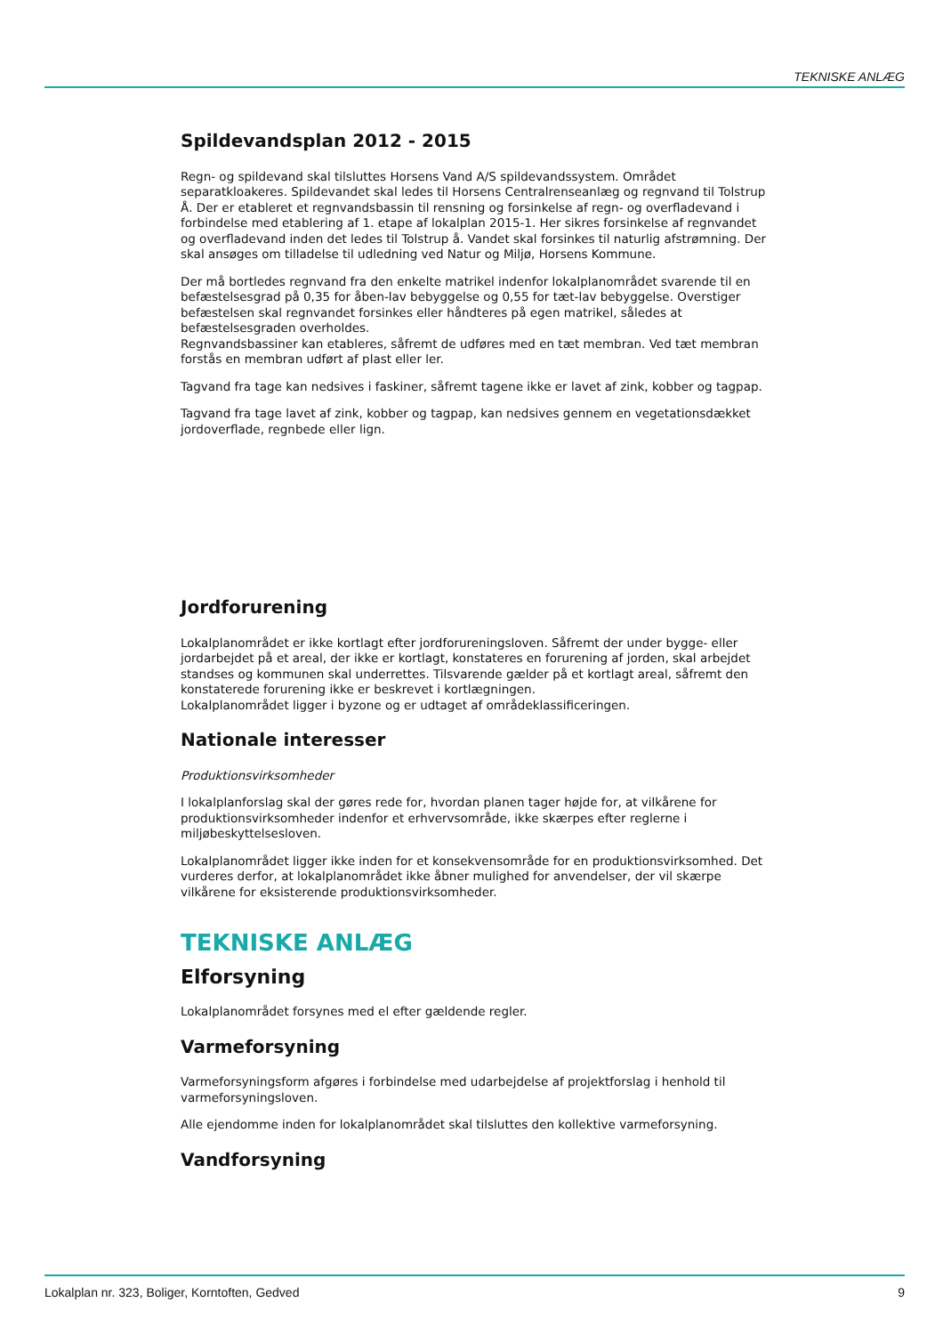TEKNISKE ANLÆG
Spildevandsplan 2012 - 2015
Regn- og spildevand skal tilsluttes Horsens Vand A/S spildevandssystem. Området separatkloakeres. Spildevandet skal ledes til Horsens Centralrenseanlæg og regnvand til Tolstrup Å. Der er etableret et regnvandsbassin til rensning og forsinkelse af regn- og overfladevand i forbindelse med etablering af 1. etape af lokalplan 2015-1. Her sikres forsinkelse af regnvandet og overfladevand inden det ledes til Tolstrup å. Vandet skal forsinkes til naturlig afstrømning. Der skal ansøges om tilladelse til udledning ved Natur og Miljø, Horsens Kommune.
Der må bortledes regnvand fra den enkelte matrikel indenfor lokalplanområdet svarende til en befæstelsesgrad på 0,35 for åben-lav bebyggelse og 0,55 for tæt-lav bebyggelse. Overstiger befæstelsen skal regnvandet forsinkes eller håndteres på egen matrikel, således at befæstelsesgraden overholdes.
Regnvandsbassiner kan etableres, såfremt de udføres med en tæt membran. Ved tæt membran forstås en membran udført af plast eller ler.
Tagvand fra tage kan nedsives i faskiner, såfremt tagene ikke er lavet af zink, kobber og tagpap.
Tagvand fra tage lavet af zink, kobber og tagpap, kan nedsives gennem en vegetationsdækket jordoverflade, regnbede eller lign.
Jordforurening
Lokalplanområdet er ikke kortlagt efter jordforureningsloven. Såfremt der under bygge- eller jordarbejdet på et areal, der ikke er kortlagt, konstateres en forurening af jorden, skal arbejdet standses og kommunen skal underrettes. Tilsvarende gælder på et kortlagt areal, såfremt den konstaterede forurening ikke er beskrevet i kortlægningen.
Lokalplanområdet ligger i byzone og er udtaget af områdeklassificeringen.
Nationale interesser
Produktionsvirksomheder
I lokalplanforslag skal der gøres rede for, hvordan planen tager højde for, at vilkårene for produktionsvirksomheder indenfor et erhvervsområde, ikke skærpes efter reglerne i miljøbeskyttelsesloven.
Lokalplanområdet ligger ikke inden for et konsekvensområde for en produktionsvirksomhed. Det vurderes derfor, at lokalplanområdet ikke åbner mulighed for anvendelser, der vil skærpe vilkårene for eksisterende produktionsvirksomheder.
TEKNISKE ANLÆG
Elforsyning
Lokalplanområdet forsynes med el efter gældende regler.
Varmeforsyning
Varmeforsyningsform afgøres i forbindelse med udarbejdelse af projektforslag i henhold til varmeforsyningsloven.
Alle ejendomme inden for lokalplanområdet skal tilsluttes den kollektive varmeforsyning.
Vandforsyning
Lokalplan nr. 323, Boliger, Korntoften, Gedved 9